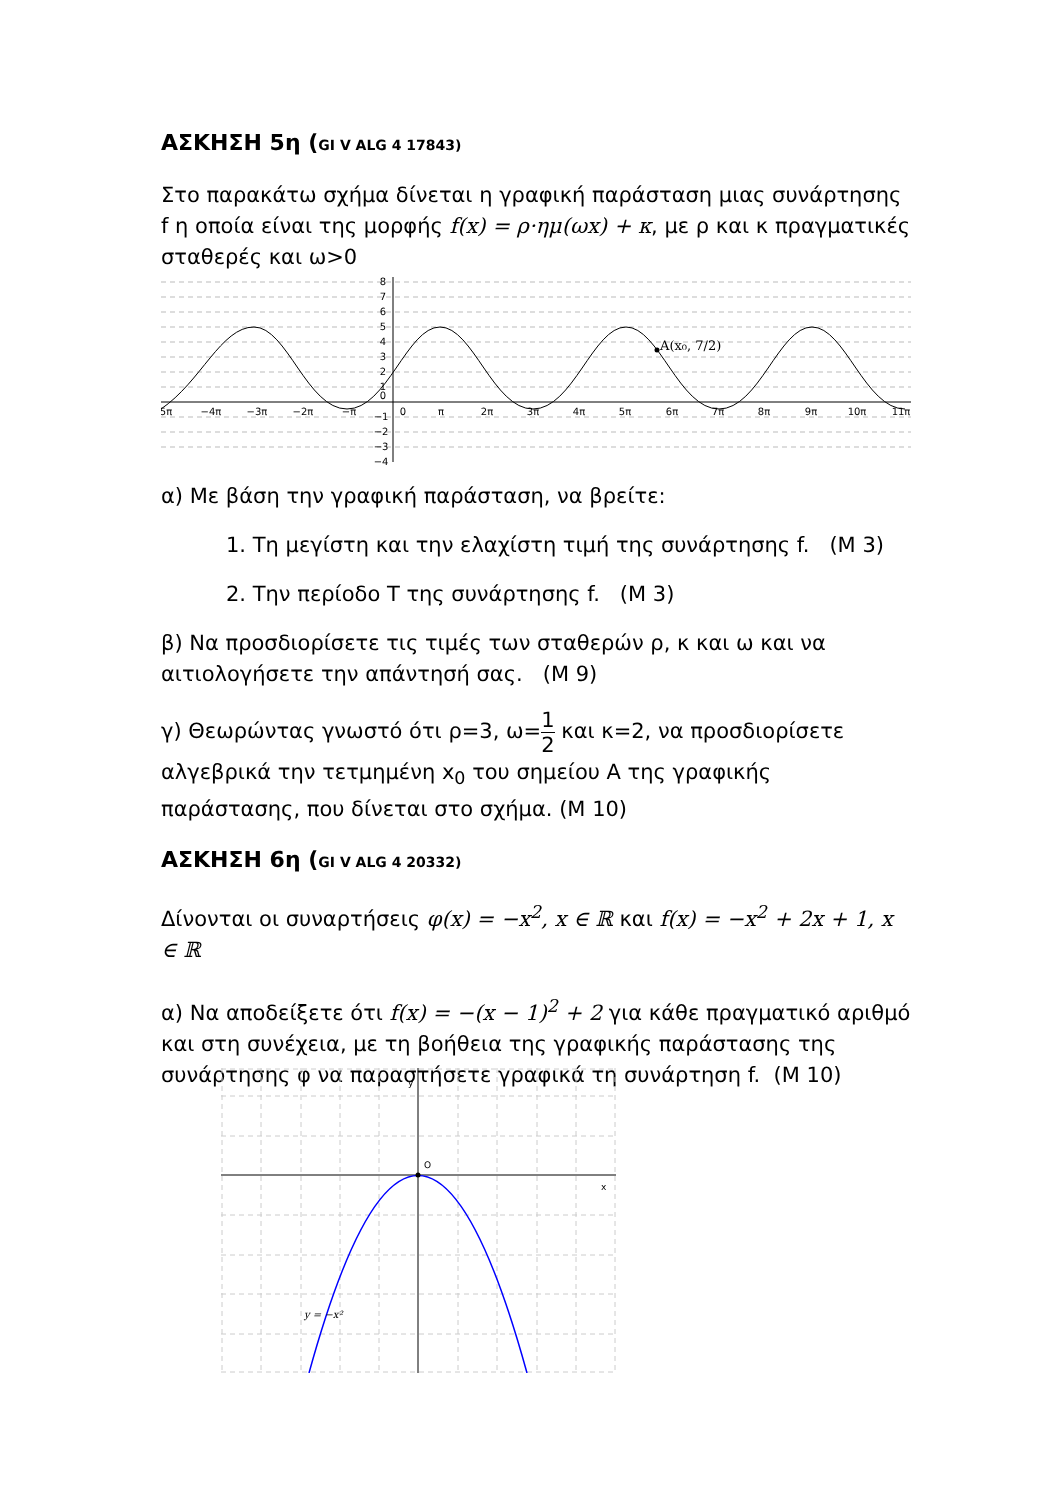ΑΣΚΗΣΗ 5η (GI V ALG 4 17843)
Στο παρακάτω σχήμα δίνεται η γραφική παράσταση μιας συνάρτησης f η οποία είναι της μορφής f(x) = ρ·ημ(ωx) + κ, με ρ και κ πραγματικές σταθερές και ω>0
A(x₀, 7/2)
5π
−4π
−3π
−2π
−π
0
π
2π
3π
4π
5π
6π
7π
8π
9π
10π
11π
8
7
6
5
4
3
2
1
0
−1
−2
−3
−4
α) Με βάση την γραφική παράσταση, να βρείτε:
1. Τη μεγίστη και την ελαχίστη τιμή της συνάρτησης f. (Μ 3)
2. Την περίοδο Τ της συνάρτησης f. (Μ 3)
β) Να προσδιορίσετε τις τιμές των σταθερών ρ, κ και ω και να αιτιολογήσετε την απάντησή σας. (Μ 9)
γ) Θεωρώντας γνωστό ότι ρ=3, ω=1 2 και κ=2, να προσδιορίσετε αλγεβρικά την τετμημένη x<sub>0</sub> του σημείου Α της γραφικής παράστασης, που δίνεται στο σχήμα. (Μ 10)
ΑΣΚΗΣΗ 6η (GI V ALG 4 20332)
Δίνονται οι συναρτήσεις φ(x) = −x<sup>2</sup>, x ∈ ℝ και f(x) = −x<sup>2</sup> + 2x + 1, x ∈ ℝ
α) Να αποδείξετε ότι f(x) = −(x − 1)<sup>2</sup> + 2 για κάθε πραγματικό αριθμό και στη συνέχεια, με τη βοήθεια της γραφικής παράστασης της συνάρτησης φ να παραστήσετε γραφικά τη συνάρτηση f. (Μ 10)
O
x
y
y = −x²